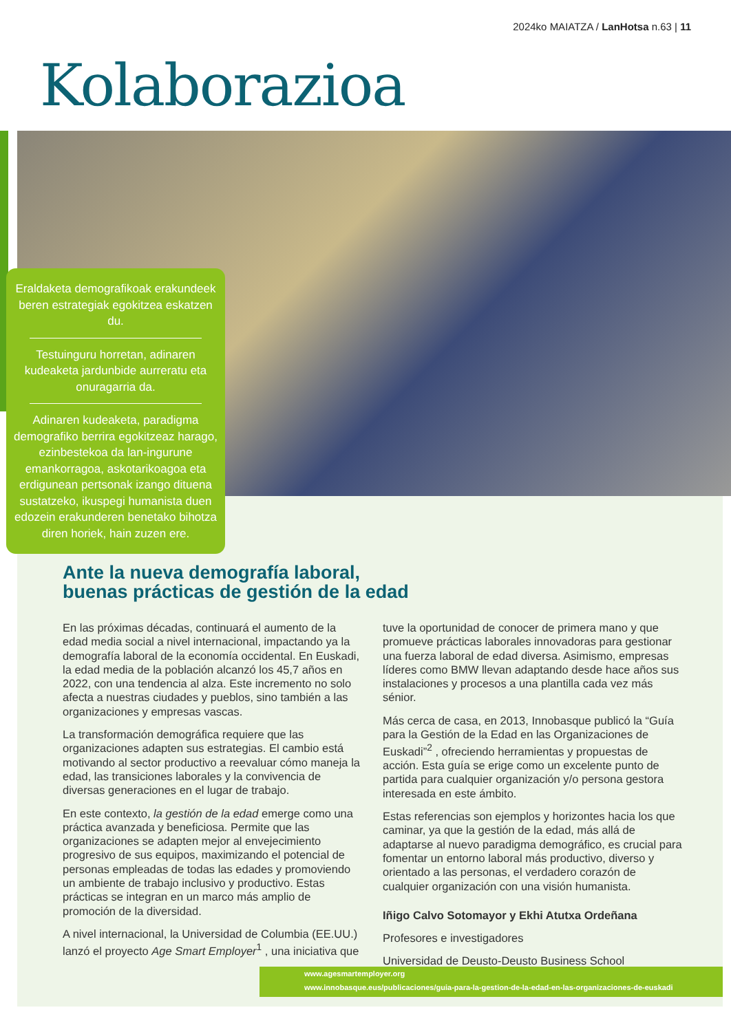2024ko MAIATZA / LanHotsa n.63 | 11
Kolaborazioa
Eraldaketa demografikoak erakundeek beren estrategiak egokitzea eskatzen du.
Testuinguru horretan, adinaren kudeaketa jardunbide aurreratu eta onuragarria da.
Adinaren kudeaketa, paradigma demografiko berrira egokitzeaz harago, ezinbestekoa da lan-ingurune emankorragoa, askotarikoagoa eta erdigunean pertsonak izango dituena sustatzeko, ikuspegi humanista duen edozein erakunderen benetako bihotza diren horiek, hain zuzen ere.
Ante la nueva demografía laboral,
buenas prácticas de gestión de la edad
En las próximas décadas, continuará el aumento de la edad media social a nivel internacional, impactando ya la demografía laboral de la economía occidental. En Euskadi, la edad media de la población alcanzó los 45,7 años en 2022, con una tendencia al alza. Este incremento no solo afecta a nuestras ciudades y pueblos, sino también a las organizaciones y empresas vascas.
La transformación demográfica requiere que las organizaciones adapten sus estrategias. El cambio está motivando al sector productivo a reevaluar cómo maneja la edad, las transiciones laborales y la convivencia de diversas generaciones en el lugar de trabajo.
En este contexto, la gestión de la edad emerge como una práctica avanzada y beneficiosa. Permite que las organizaciones se adapten mejor al envejecimiento progresivo de sus equipos, maximizando el potencial de personas empleadas de todas las edades y promoviendo un ambiente de trabajo inclusivo y productivo. Estas prácticas se integran en un marco más amplio de promoción de la diversidad.
A nivel internacional, la Universidad de Columbia (EE.UU.) lanzó el proyecto Age Smart Employer<sup>1</sup> , una iniciativa que tuve la oportunidad de conocer de primera mano y que promueve prácticas laborales innovadoras para gestionar una fuerza laboral de edad diversa. Asimismo, empresas líderes como BMW llevan adaptando desde hace años sus instalaciones y procesos a una plantilla cada vez más sénior.
Más cerca de casa, en 2013, Innobasque publicó la “Guía para la Gestión de la Edad en las Organizaciones de Euskadi”<sup>2</sup> , ofreciendo herramientas y propuestas de acción. Esta guía se erige como un excelente punto de partida para cualquier organización y/o persona gestora interesada en este ámbito.
Estas referencias son ejemplos y horizontes hacia los que caminar, ya que la gestión de la edad, más allá de adaptarse al nuevo paradigma demográfico, es crucial para fomentar un entorno laboral más productivo, diverso y orientado a las personas, el verdadero corazón de cualquier organización con una visión humanista.
Iñigo Calvo Sotomayor y Ekhi Atutxa Ordeñana
Profesores e investigadores
Universidad de Deusto-Deusto Business School
www.agesmartemployer.org
www.innobasque.eus/publicaciones/guia-para-la-gestion-de-la-edad-en-las-organizaciones-de-euskadi